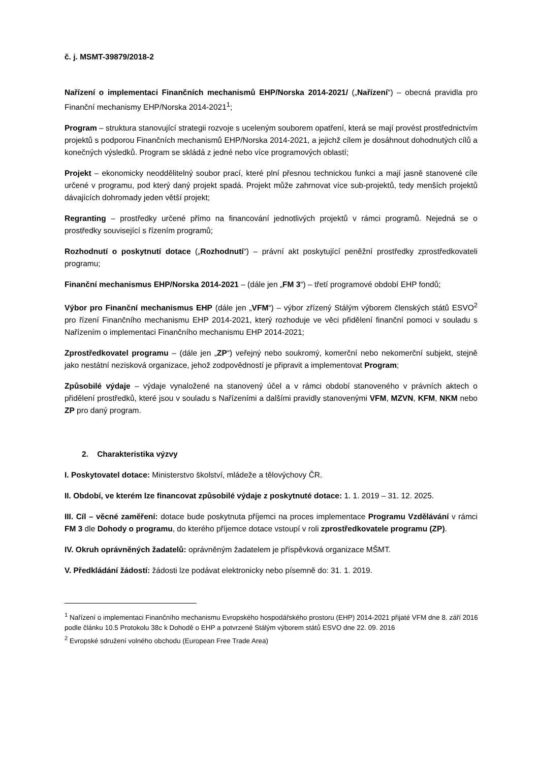č. j. MSMT-39879/2018-2
Nařízení o implementaci Finančních mechanismů EHP/Norska 2014-2021/ („Nařízení“) – obecná pravidla pro Finanční mechanismy EHP/Norska 2014-2021<sup>1</sup>;
Program – struktura stanovující strategii rozvoje s uceleným souborem opatření, která se mají provést prostřednictvím projektů s podporou Finančních mechanismů EHP/Norska 2014-2021, a jejichž cílem je dosáhnout dohodnutých cílů a konečných výsledků. Program se skládá z jedné nebo více programových oblastí;
Projekt – ekonomicky neoddělitelný soubor prací, které plní přesnou technickou funkci a mají jasně stanovené cíle určené v programu, pod který daný projekt spadá. Projekt může zahrnovat více sub-projektů, tedy menších projektů dávajících dohromady jeden větší projekt;
Regranting – prostředky určené přímo na financování jednotlivých projektů v rámci programů. Nejedná se o prostředky související s řízením programů;
Rozhodnutí o poskytnutí dotace („Rozhodnutí“) – právní akt poskytující peněžní prostředky zprostředkovateli programu;
Finanční mechanismus EHP/Norska 2014-2021 – (dále jen „FM 3“) – třetí programové období EHP fondů;
Výbor pro Finanční mechanismus EHP (dále jen „VFM“) – výbor zřízený Stálým výborem členských států ESVO<sup>2</sup> pro řízení Finančního mechanismu EHP 2014-2021, který rozhoduje ve věci přidělení finanční pomoci v souladu s Nařízením o implementaci Finančního mechanismu EHP 2014-2021;
Zprostředkovatel programu – (dále jen „ZP“) veřejný nebo soukromý, komerční nebo nekomerční subjekt, stejně jako nestátní nezisková organizace, jehož zodpovědností je připravit a implementovat Program;
Způsobilé výdaje – výdaje vynaložené na stanovený účel a v rámci období stanoveného v právních aktech o přidělení prostředků, které jsou v souladu s Nařízeními a dalšími pravidly stanovenými VFM, MZVN, KFM, NKM nebo ZP pro daný program.
2. Charakteristika výzvy
I. Poskytovatel dotace: Ministerstvo školství, mládeže a tělovýchovy ČR.
II. Období, ve kterém lze financovat způsobilé výdaje z poskytnuté dotace: 1. 1. 2019 – 31. 12. 2025.
III. Cíl – věcné zaměření: dotace bude poskytnuta příjemci na proces implementace Programu Vzdělávání v rámci FM 3 dle Dohody o programu, do kterého příjemce dotace vstoupí v roli zprostředkovatele programu (ZP).
IV. Okruh oprávněných žadatelů: oprávněným žadatelem je příspěvková organizace MŠMT.
V. Předkládání žádostí: žádosti lze podávat elektronicky nebo písemně do: 31. 1. 2019.
<sup>1</sup> Nařízení o implementaci Finančního mechanismu Evropského hospodářského prostoru (EHP) 2014-2021 přijaté VFM dne 8. září 2016 podle článku 10.5 Protokolu 38c k Dohodě o EHP a potvrzené Stálým výborem států ESVO dne 22. 09. 2016
<sup>2</sup> Evropské sdružení volného obchodu (European Free Trade Area)